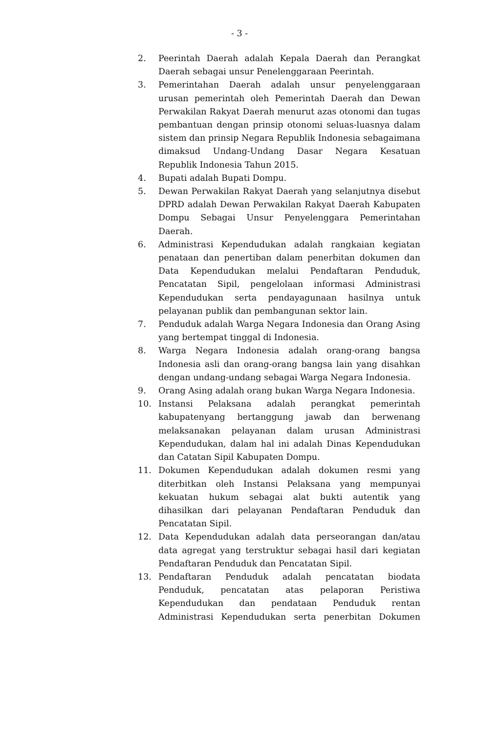- 3 -
2. Peerintah Daerah adalah Kepala Daerah dan Perangkat Daerah sebagai unsur Penelenggaraan Peerintah.
3. Pemerintahan Daerah adalah unsur penyelenggaraan urusan pemerintah oleh Pemerintah Daerah dan Dewan Perwakilan Rakyat Daerah menurut azas otonomi dan tugas pembantuan dengan prinsip otonomi seluas-luasnya dalam sistem dan prinsip Negara Republik Indonesia sebagaimana dimaksud Undang-Undang Dasar Negara Kesatuan Republik Indonesia Tahun 2015.
4. Bupati adalah Bupati Dompu.
5. Dewan Perwakilan Rakyat Daerah yang selanjutnya disebut DPRD adalah Dewan Perwakilan Rakyat Daerah Kabupaten Dompu Sebagai Unsur Penyelenggara Pemerintahan Daerah.
6. Administrasi Kependudukan adalah rangkaian kegiatan penataan dan penertiban dalam penerbitan dokumen dan Data Kependudukan melalui Pendaftaran Penduduk, Pencatatan Sipil, pengelolaan informasi Administrasi Kependudukan serta pendayagunaan hasilnya untuk pelayanan publik dan pembangunan sektor lain.
7. Penduduk adalah Warga Negara Indonesia dan Orang Asing yang bertempat tinggal di Indonesia.
8. Warga Negara Indonesia adalah orang-orang bangsa Indonesia asli dan orang-orang bangsa lain yang disahkan dengan undang-undang sebagai Warga Negara Indonesia.
9. Orang Asing adalah orang bukan Warga Negara Indonesia.
10. Instansi Pelaksana adalah perangkat pemerintah kabupatenyang bertanggung jawab dan berwenang melaksanakan pelayanan dalam urusan Administrasi Kependudukan, dalam hal ini adalah Dinas Kependudukan dan Catatan Sipil Kabupaten Dompu.
11. Dokumen Kependudukan adalah dokumen resmi yang diterbitkan oleh Instansi Pelaksana yang mempunyai kekuatan hukum sebagai alat bukti autentik yang dihasilkan dari pelayanan Pendaftaran Penduduk dan Pencatatan Sipil.
12. Data Kependudukan adalah data perseorangan dan/atau data agregat yang terstruktur sebagai hasil dari kegiatan Pendaftaran Penduduk dan Pencatatan Sipil.
13. Pendaftaran Penduduk adalah pencatatan biodata Penduduk, pencatatan atas pelaporan Peristiwa Kependudukan dan pendataan Penduduk rentan Administrasi Kependudukan serta penerbitan Dokumen